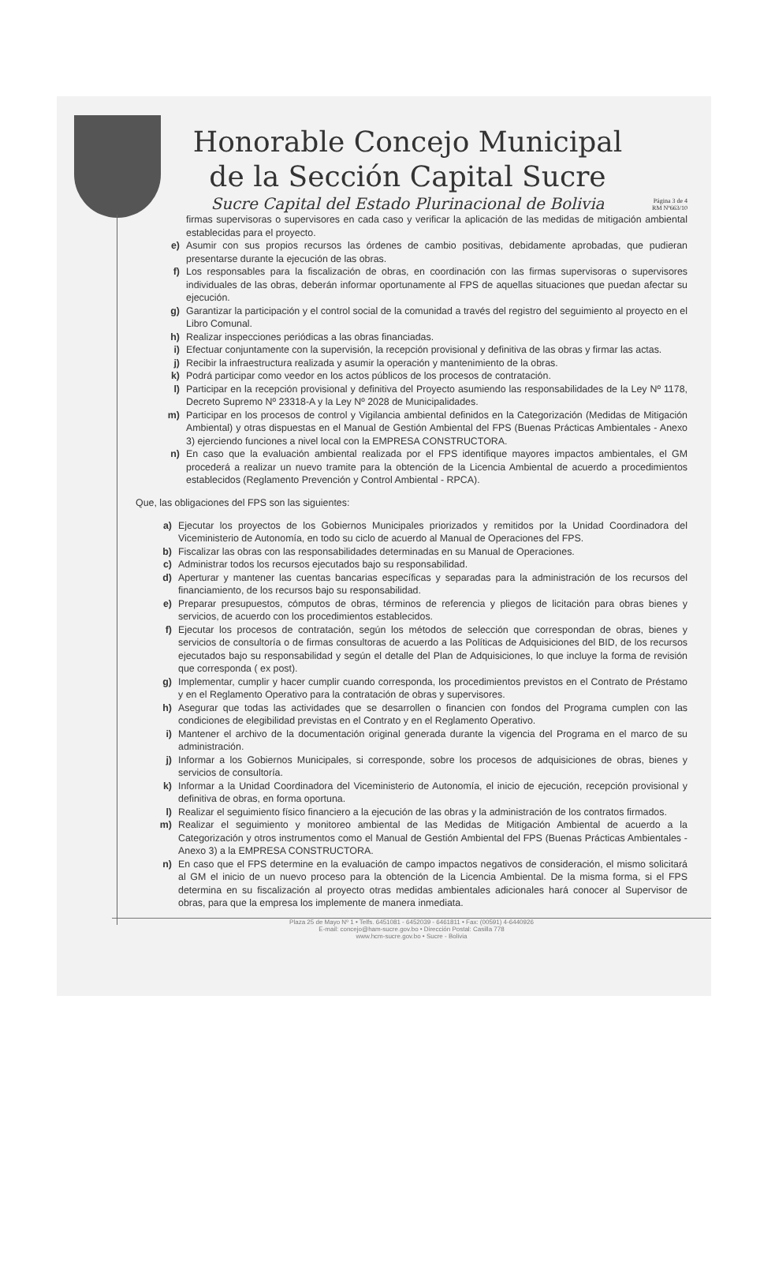Honorable Concejo Municipal
de la Sección Capital Sucre
Sucre Capital del Estado Plurinacional de Bolivia
Página 3 de 4
RM Nº663/10
firmas supervisoras o supervisores en cada caso y verificar la aplicación de las medidas de mitigación ambiental establecidas para el proyecto.
e) Asumir con sus propios recursos las órdenes de cambio positivas, debidamente aprobadas, que pudieran presentarse durante la ejecución de las obras.
f) Los responsables para la fiscalización de obras, en coordinación con las firmas supervisoras o supervisores individuales de las obras, deberán informar oportunamente al FPS de aquellas situaciones que puedan afectar su ejecución.
g) Garantizar la participación y el control social de la comunidad a través del registro del seguimiento al proyecto en el Libro Comunal.
h) Realizar inspecciones periódicas a las obras financiadas.
i) Efectuar conjuntamente con la supervisión, la recepción provisional y definitiva de las obras y firmar las actas.
j) Recibir la infraestructura realizada y asumir la operación y mantenimiento de la obras.
k) Podrá participar como veedor en los actos públicos de los procesos de contratación.
l) Participar en la recepción provisional y definitiva del Proyecto asumiendo las responsabilidades de la Ley Nº 1178, Decreto Supremo Nº 23318-A y la Ley Nº 2028 de Municipalidades.
m) Participar en los procesos de control y Vigilancia ambiental definidos en la Categorización (Medidas de Mitigación Ambiental) y otras dispuestas en el Manual de Gestión Ambiental del FPS (Buenas Prácticas Ambientales - Anexo 3) ejerciendo funciones a nivel local con la EMPRESA CONSTRUCTORA.
n) En caso que la evaluación ambiental realizada por el FPS identifique mayores impactos ambientales, el GM procederá a realizar un nuevo tramite para la obtención de la Licencia Ambiental de acuerdo a procedimientos establecidos (Reglamento Prevención y Control Ambiental - RPCA).
Que, las obligaciones del FPS son las siguientes:
a) Ejecutar los proyectos de los Gobiernos Municipales priorizados y remitidos por la Unidad Coordinadora del Viceministerio de Autonomía, en todo su ciclo de acuerdo al Manual de Operaciones del FPS.
b) Fiscalizar las obras con las responsabilidades determinadas en su Manual de Operaciones.
c) Administrar todos los recursos ejecutados bajo su responsabilidad.
d) Aperturar y mantener las cuentas bancarias específicas y separadas para la administración de los recursos del financiamiento, de los recursos bajo su responsabilidad.
e) Preparar presupuestos, cómputos de obras, términos de referencia y pliegos de licitación para obras bienes y servicios, de acuerdo con los procedimientos establecidos.
f) Ejecutar los procesos de contratación, según los métodos de selección que correspondan de obras, bienes y servicios de consultoría o de firmas consultoras de acuerdo a las Políticas de Adquisiciones del BID, de los recursos ejecutados bajo su responsabilidad y según el detalle del Plan de Adquisiciones, lo que incluye la forma de revisión que corresponda ( ex post).
g) Implementar, cumplir y hacer cumplir cuando corresponda, los procedimientos previstos en el Contrato de Préstamo y en el Reglamento Operativo para la contratación de obras y supervisores.
h) Asegurar que todas las actividades que se desarrollen o financien con fondos del Programa cumplen con las condiciones de elegibilidad previstas en el Contrato y en el Reglamento Operativo.
i) Mantener el archivo de la documentación original generada durante la vigencia del Programa en el marco de su administración.
j) Informar a los Gobiernos Municipales, si corresponde, sobre los procesos de adquisiciones de obras, bienes y servicios de consultoría.
k) Informar a la Unidad Coordinadora del Viceministerio de Autonomía, el inicio de ejecución, recepción provisional y definitiva de obras, en forma oportuna.
l) Realizar el seguimiento físico financiero a la ejecución de las obras y la administración de los contratos firmados.
m) Realizar el seguimiento y monitoreo ambiental de las Medidas de Mitigación Ambiental de acuerdo a la Categorización y otros instrumentos como el Manual de Gestión Ambiental del FPS (Buenas Prácticas Ambientales - Anexo 3) a la EMPRESA CONSTRUCTORA.
n) En caso que el FPS determine en la evaluación de campo impactos negativos de consideración, el mismo solicitará al GM el inicio de un nuevo proceso para la obtención de la Licencia Ambiental. De la misma forma, si el FPS determina en su fiscalización al proyecto otras medidas ambientales adicionales hará conocer al Supervisor de obras, para que la empresa los implemente de manera inmediata.
Plaza 25 de Mayo Nº 1 • Telfs. 6451081 - 6452039 - 6461811 • Fax: (00591) 4-6440926
E-mail: concejo@ham-sucre.gov.bo • Dirección Postal: Casilla 778
www.hcm-sucre.gov.bo • Sucre - Bolivia